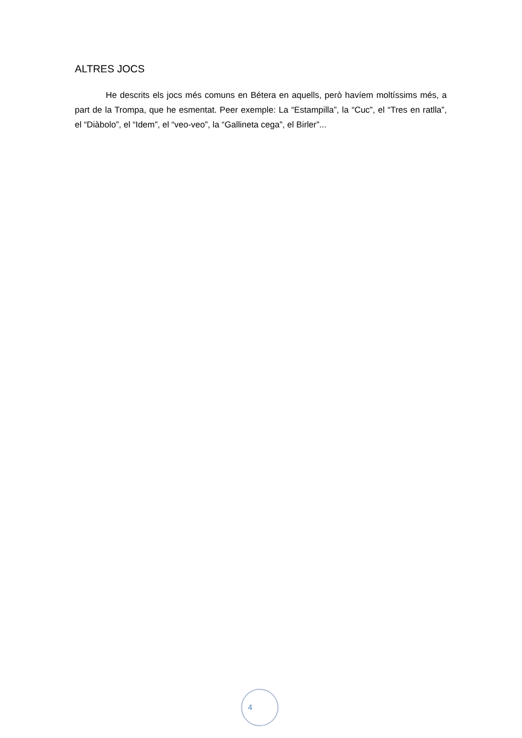ALTRES JOCS
He descrits els jocs més comuns en Bétera en aquells, però havíem moltíssims més, a part de la Trompa, que he esmentat. Peer exemple: La “Estampilla”, la “Cuc”, el “Tres en ratlla”, el “Diàbolo”, el “Idem”, el “veo-veo”, la “Gallineta cega”, el Birler”...
4